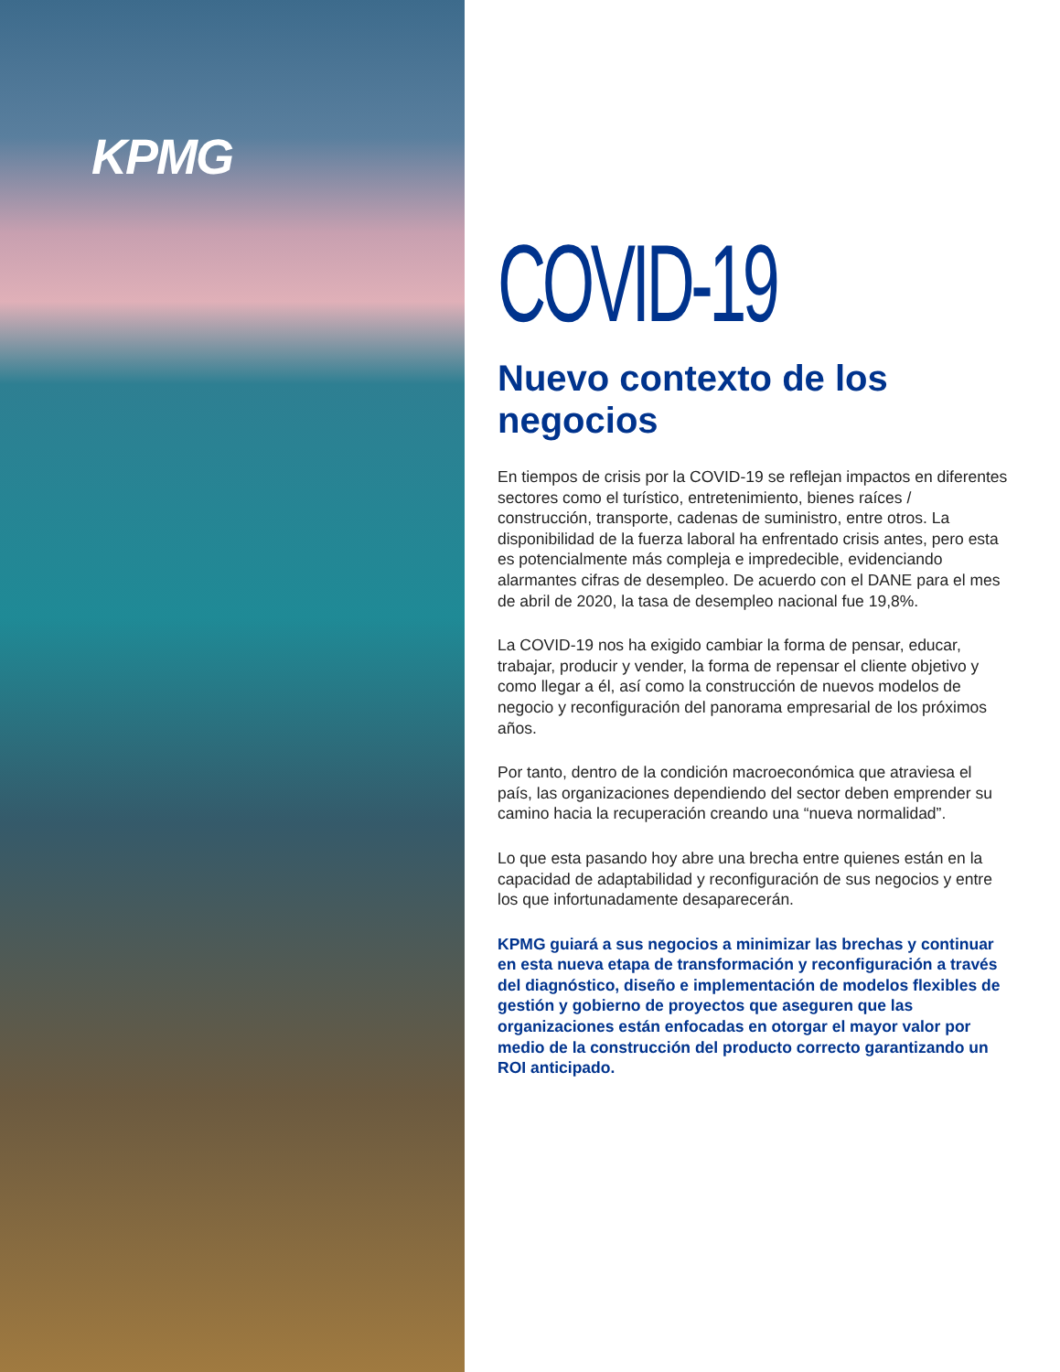KPMG
COVID-19
Nuevo contexto de los negocios
En tiempos de crisis por la COVID-19 se reflejan impactos en diferentes sectores como el turístico, entretenimiento, bienes raíces / construcción, transporte, cadenas de suministro, entre otros. La disponibilidad de la fuerza laboral ha enfrentado crisis antes, pero esta es potencialmente más compleja e impredecible, evidenciando alarmantes cifras de desempleo. De acuerdo con el DANE para el mes de abril de 2020, la tasa de desempleo nacional fue 19,8%.
La COVID-19 nos ha exigido cambiar la forma de pensar, educar, trabajar, producir y vender, la forma de repensar el cliente objetivo y como llegar a él, así como la construcción de nuevos modelos de negocio y reconfiguración del panorama empresarial de los próximos años.
Por tanto, dentro de la condición macroeconómica que atraviesa el país, las organizaciones dependiendo del sector deben emprender su camino hacia la recuperación creando una “nueva normalidad”.
Lo que esta pasando hoy abre una brecha entre quienes están en la capacidad de adaptabilidad y reconfiguración de sus negocios y entre los que infortunadamente desaparecerán.
KPMG guiará a sus negocios a minimizar las brechas y continuar en esta nueva etapa de transformación y reconfiguración a través del diagnóstico, diseño e implementación de modelos flexibles de gestión y gobierno de proyectos que aseguren que las organizaciones están enfocadas en otorgar el mayor valor por medio de la construcción del producto correcto garantizando un ROI anticipado.